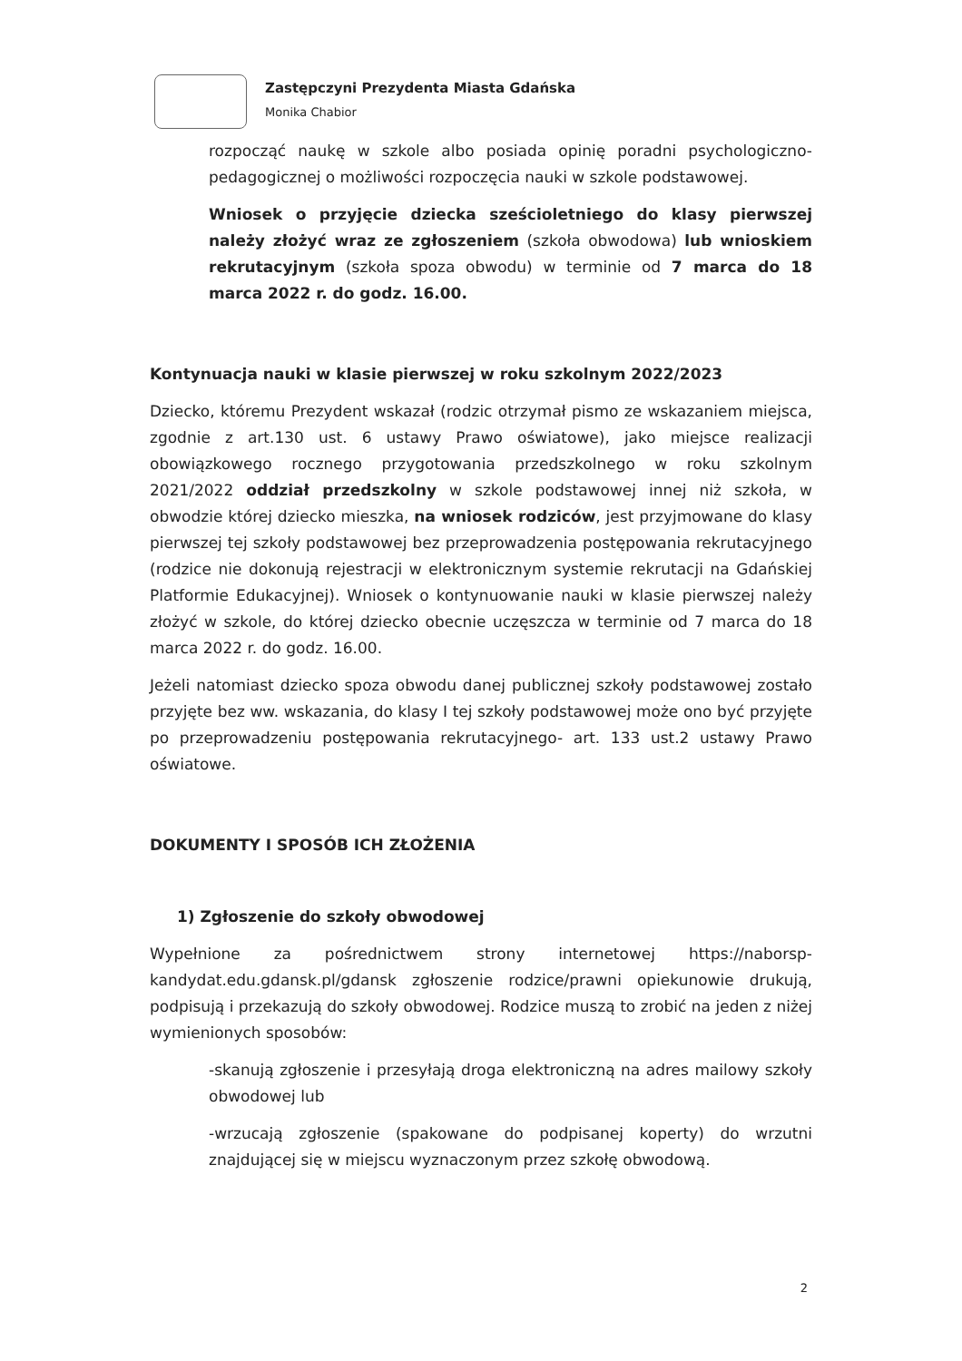Zastępczyni Prezydenta Miasta Gdańska
Monika Chabior
rozpocząć naukę w szkole albo posiada opinię poradni psychologiczno-pedagogicznej o możliwości rozpoczęcia nauki w szkole podstawowej.
Wniosek o przyjęcie dziecka sześcioletniego do klasy pierwszej należy złożyć wraz ze zgłoszeniem (szkoła obwodowa) lub wnioskiem rekrutacyjnym (szkoła spoza obwodu) w terminie od 7 marca do 18 marca 2022 r. do godz. 16.00.
Kontynuacja nauki w klasie pierwszej w roku szkolnym 2022/2023
Dziecko, któremu Prezydent wskazał (rodzic otrzymał pismo ze wskazaniem miejsca, zgodnie z art.130 ust. 6 ustawy Prawo oświatowe), jako miejsce realizacji obowiązkowego rocznego przygotowania przedszkolnego w roku szkolnym 2021/2022 oddział przedszkolny w szkole podstawowej innej niż szkoła, w obwodzie której dziecko mieszka, na wniosek rodziców, jest przyjmowane do klasy pierwszej tej szkoły podstawowej bez przeprowadzenia postępowania rekrutacyjnego (rodzice nie dokonują rejestracji w elektronicznym systemie rekrutacji na Gdańskiej Platformie Edukacyjnej). Wniosek o kontynuowanie nauki w klasie pierwszej należy złożyć w szkole, do której dziecko obecnie uczęszcza w terminie od 7 marca do 18 marca 2022 r. do godz. 16.00.
Jeżeli natomiast dziecko spoza obwodu danej publicznej szkoły podstawowej zostało przyjęte bez ww. wskazania, do klasy I tej szkoły podstawowej może ono być przyjęte po przeprowadzeniu postępowania rekrutacyjnego- art. 133 ust.2 ustawy Prawo oświatowe.
DOKUMENTY I SPOSÓB ICH ZŁOŻENIA
1) Zgłoszenie do szkoły obwodowej
Wypełnione za pośrednictwem strony internetowej https://naborsp-kandydat.edu.gdansk.pl/gdansk zgłoszenie rodzice/prawni opiekunowie drukują, podpisują i przekazują do szkoły obwodowej. Rodzice muszą to zrobić na jeden z niżej wymienionych sposobów:
-skanują zgłoszenie i przesyłają droga elektroniczną na adres mailowy szkoły obwodowej lub
-wrzucają zgłoszenie (spakowane do podpisanej koperty) do wrzutni znajdującej się w miejscu wyznaczonym przez szkołę obwodową.
2